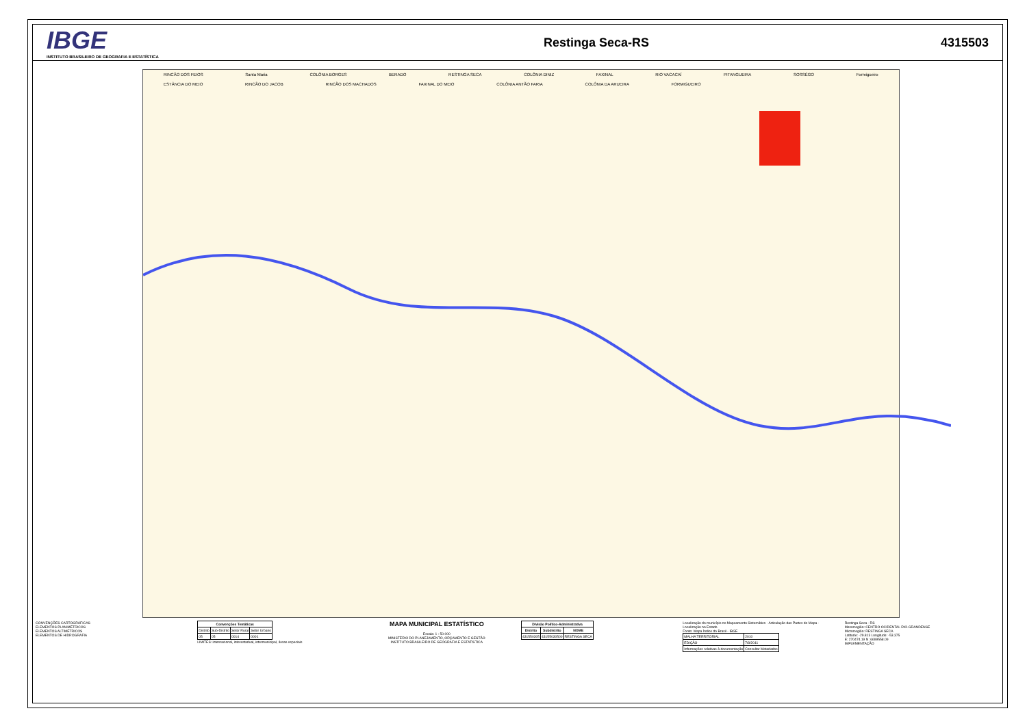IBGE
INSTITUTO BRASILEIRO DE GEOGRAFIA E ESTATÍSTICA
Restinga Seca-RS 4315503
RINCÃO DOS FEIOS Santa Maria COLÔNIA BORGES BERADO RESTINGA SECA COLÔNIA DINIZ FAXINAL RIO VACACAÍ PITANGUEIRA SOSSÊGO Formigueiro ESTÂNCIA DO MEIO RINCÃO DO JACOB RINCÃO DOS MACHADOS FAXINAL DO MEIO COLÔNIA ANTÃO FARIA COLÔNIA DA ARUEIRA FORMIGUEIRO
CONVENÇÕES CARTOGRÁFICAS
ELEMENTOS PLANIMÉTRICOS
ELEMENTOS ALTIMÉTRICOS
ELEMENTOS DE HIDROGRAFIA
| Convenções Temáticas | | | |
| --- | --- | --- | --- |
| Distrito | Sub-Distrito | Setor Rural | Setor Urbano |
| 05 | 05 | 0014 | 0001 |
LIMITES: internacional, interestadual, intermunicipal, áreas especiais
MAPA MUNICIPAL ESTATÍSTICO
Escala: 1 : 50.000
MINISTÉRIO DO PLANEJAMENTO, ORÇAMENTO E GESTÃO
INSTITUTO BRASILEIRO DE GEOGRAFIA E ESTATÍSTICA
| Divisão Político-Administrativa | | |
| --- | --- | --- |
| Distrito | Subdistrito | NOME |
| 431550305 | 43155030500 | RESTINGA SECA |
Localização do município no Mapeamento Sistemático · Articulação das Partes do Mapa · Localização no Estado
Fonte: Mapa Índice do Brasil - IBGE
| MALHA TERRITORIAL | 2010 |
| EDIÇÃO | 7/8/2011 |
| Informações relativas à documentação | Consultar Metadados |
Restinga Seca - RS
Mesorregião: CENTRO OCIDENTAL RIO-GRANDENSE
Microrregião: RESTINGA SECA
Latitude: -29.813 Longitude: -53.375
E: 270474.19 N: 6699558.09
IMPLEMENTAÇÃO